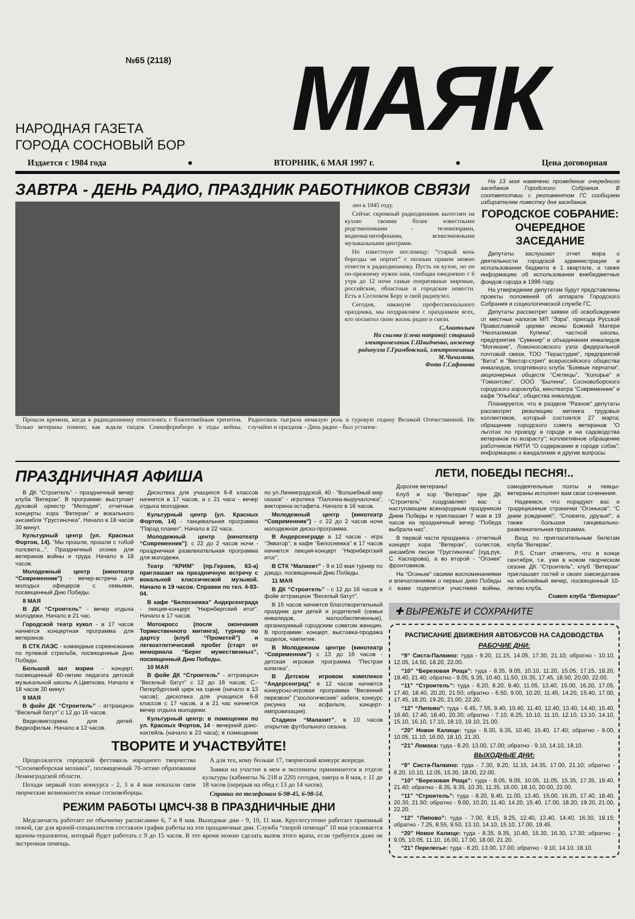№65 (2118)
НАРОДНАЯ ГАЗЕТА
ГОРОДА СОСНОВЫЙ БОР
МАЯК
Издается с 1984 года ● ВТОРНИК, 6 МАЯ 1997 г. ● Цена договорная
ЗАВТРА - ДЕНЬ РАДИО, ПРАЗДНИК РАБОТНИКОВ СВЯЗИ
лен в 1945 году.
Сейчас скромный радиодинамик вытеснен на кухню своими более известными родственниками - телевизорами, видеомагнитофонами, всевозможными музыкальными центрами.
Но известную пословицу: “старый конь борозды не портит” с полным правом можно отнести к радиодинамику. Пусть на кухне, но он по-прежнему нужен нам, сообщая ежедневно с 6 утра до 12 ночи самые оперативные мировые, российские, областные и городские новости. Есть в Сосновом Бору и свой радиоузел.
Сегодня, накануне профессионального праздника, мы поздравляем с праздником всех, кто посвятил свою жизнь радио и связи.
С.Анатольев
На снимке (слева направо): старший электромеханик Г.Швидченко, инженер радиоузла Г.Гримбовский, электромеханик М.Чичимова.
Фото Г.Сафонова
Прошли времена, когда к радиодинамику относились с благоговейным трепетом. Только ветераны помнят, как ждали сводок Совинформбюро в годы войны. Радиосвязь сыграла немалую роль в суровую годину Великой Отечественной. Не случайно и праздник - День радио - был установ-
На 13 мая намечено проведение очередного заседания Городского Собрания. В соответствии с регламентом ГС сообщаем избирателям повестку дня заседания.
ГОРОДСКОЕ СОБРАНИЕ: ОЧЕРЕДНОЕ ЗАСЕДАНИЕ
Депутаты заслушают отчет мэра о деятельности городской администрации и использовании бюджета в 1 квартале, а также информацию об использовании внебюджетных фондов города в 1996 году.
На утверждение депутатам будут представлены проекты положений об аппарате Городского Собрания и социологической службе ГС.
Депутаты рассмотрят заявки об освобождении от местных налогов МП “Эзра”, прихода Русской Православной церкви иконы Божией Матери “Неопалимая Купина”, частной школы, предприятия “Сувенир” и объединения инвалидов “Могикане”, Ломоносовского узла федеральной почтовой связи, ТОО “Терастудия”, предприятий “Вита” и “Вектор-стрип” всероссийского общества инвалидов, спортивного клуба “Боевые перчатки”, акционерных обществ “Сяглицы”, “Копорье” и “Гомонтово”, ООО “Былина”, Сосновоборского городского аэроклуба, кинотеатра “Современник” и кафе “Улыбка”, общества инвалидов.
Планируется, что в разделе “Разное” депутаты рассмотрят резолюцию митинга трудовых коллективов, который состоялся 27 марта; обращение городского совета ветеранов “О льготах по проезду в городе и на садоводства ветеранов по возрасту”; коллективное обращение работников НИТИ “О содержании в городе собак”; информацию о вандализме и другие вопросы.
ПРАЗДНИЧНАЯ АФИША
В ДК “Строитель” - праздничный вечер клуба “Ветеран”. В программе: выступает духовой оркестр “Мелодия”, отчетные концерты хора “Ветеран” и вокального ансамбля “Грустиночка”. Начало в 18 часов 30 минут.
Культурный центр (ул. Красных Фортов, 14). “Мы прошли, прошли с тобой полсвета...”. Праздничный огонек для ветеранов войны и труда. Начало в 18 часов.
Молодежный центр (кинотеатр “Современник”) - вечер-встреча для молодых офицеров с семьями, посвященный Дню Победы.
8 МАЯ
В ДК “Строитель” - вечер отдыха молодежи. Начало в 21 час.
Городской театр кукол - в 17 часов начнется концертная программа для ветеранов.
В СТК ЛАЭС - командные соревнования по пулевой стрельбе, посвященные Дню Победы.
Большой зал мэрии - концерт, посвященный 60-летию педагога детской музыкальной школы А.Цветкова. Начало в 18 часов 30 минут.
9 МАЯ
В фойе ДК “Строитель” - аттракцион “Веселый батут” с 12 до 16 часов.
Видеовикторина для детей. Видеофильм. Начало в 12 часов.
Дискотека для учащихся 6-8 классов начнется в 17 часов, а с 21 часа - вечер отдыха молодежи.
Культурный центр (ул. Красных Фортов, 14) - танцевальная программа “Парад планет”. Начало в 22 часа.
Молодежный центр (кинотеатр “Современник”): с 22 до 2 часов ночи - праздничная развлекательная программа для молодежи.
Театр “КРИМ” (пр.Героев, 63-а) приглашает на праздничную встречу с вокальной классической музыкой. Начало в 19 часов. Справки по тел. 4-93-04.
В кафе “Белоснежка” Андерсенграда - лекция-концерт “Нюрнбергский итог”. Начало в 17 часов.
Мотокросс (после окончания Торжественного митинга), турнир по дартсу (клуб “Прометей”) и легкоатлетический пробег (старт от мемориала “Берег мужественных”, посвященный Дню Победы.
10 МАЯ
В фойе ДК “Строитель” - аттракцион “Веселый батут” с 12 до 16 часов; С.-Петербургский цирк на сцене (начало в 13 часов); дискотека для учащихся 6-8 классов с 17 часов, а в 21 час начнется вечер отдыха молодежи.
Культурный центр: в помещении по ул. Красных Фортов, 14 - вечерний дэнс-коктейль (начало в 23 часа); в помещении по ул.Ленинградской, 40 - “Волшебный мир сказок” - игротека “Палочка-выручалочка”, викторина-эстафета. Начало в 16 часов.
Молодежный центр (кинотеатр “Современник”) - с 22 до 2 часов ночи молодежная диско-программа.
В Андерсенграде в 12 часов - игра “Экватор”, в кафе “Белоснежка” в 17 часов начнется лекция-концерт “Нюрнбергский итог”.
В СТК “Малахит” - 9 и 10 мая турнир по дзюдо, посвященный Дню Победы.
11 МАЯ
В ДК “Строитель” - с 12 до 16 часов в фойе аттракцион “Веселый батут”.
В 15 часов начнется благотворительный праздник для детей и родителей (семьи инвалидов, малообеспеченные), организуемый городским советом женщин. В программе: концерт, выставка-продажа поделок, чаепитие.
В Молодежном центре (кинотеатр “Современник”) с 13 до 16 часов - детская игровая программа “Пестрая копилка”.
В Детском игровом комплексе “Андерсенград” в 12 часов начнется конкурсно-игровая программа “Весенний перезвон” (“зоологические” забеги, конкурс рисунка на асфальте, концерт-импровизация).
Стадион “Малахит”, в 10 часов открытие футбольного сезона.
ТВОРИТЕ И УЧАСТВУЙТЕ!
Продолжается городской фестиваль народного творчества “Сосновоборская мозаика”, посвященный 70-летию образования Ленинградской области.
Позади первый этап конкурса - 2, 3 и 4 мая показали свои творческие возможности юные сосновоборцы.
А для тех, кому больше 17, творческий конкурс впереди.
Заявки на участие в нем и экспонаты принимаются в отделе культуры (кабинеты № 218 и 220) сегодня, завтра и 8 мая, с 11 до 18 часов (перерыв на обед с 13 до 14 часов).
Справки по телефонам 6-98-45, 6-98-54.
РЕЖИМ РАБОТЫ ЦМСЧ-38 В ПРАЗДНИЧНЫЕ ДНИ
Медсанчасть работает по обычному расписанию 6, 7 и 8 мая. Выходные дни - 9, 10, 11 мая. Круглосуточно работает приемный покой, где для врачей-специалистов составлен график работы на эти праздничные дни. Служба “скорой помощи” 10 мая усиливается врачом-терапевтом, который будет работать с 9 до 15 часов. В это время можно сделать вызов этого врача, если требуется даже не экстренная помощь.
ЛЕТИ, ПОБЕДЫ ПЕСНЯ!..
Дорогие ветераны!
Клуб и хор “Ветеран” при ДК “Строитель” поздравляет вас с наступающим всенародным праздником Днем Победы и приглашает 7 мая в 19 часов на праздничный вечер “Победа выбрала нас”.
В первой части праздника - отчетный концерт хора “Ветеран”, солистов, ансамбля песни “Грустиночка” (худ.рук. С. Каспарова), а во второй - “Огонек” фронтовиков.
На “Огоньке” своими воспоминаниями и впечатлениями о первых днях Победы с вами поделятся участники войны, самодеятельные поэты и певцы-ветераны исполнят вам свои сочинения.
Надеемся, что порадуют вас и традиционные странички “Огоньков”: “С днем рождения!”, “Споемте, друзья!”, а также большая танцевально-развлекательная программа.
Вход по пригласительным билетам клуба “Ветеран”.
P.S. Стоит отметить, что в конце сентября, т.е. уже в новом творческом сезоне ДК “Строитель”, клуб “Ветеран” приглашает гостей и своих завсегдатаев на юбилейный вечер, посвященный 10-летию клуба.
Совет клуба “Ветеран”
✚ ВЫРЕЖЬТЕ И СОХРАНИТЕ
РАСПИСАНИЕ ДВИЖЕНИЯ АВТОБУСОВ НА САДОВОДСТВА
РАБОЧИЕ ДНИ:
“9” Систа-Палкино: туда - 9.20, 11.15, 14.05, 17.30, 21.10; обратно - 10.10, 12.05, 14.50, 18.20, 22.00.
“10” “Березовая Роща”: туда - 8.35, 9.05, 10.10, 11.20, 15.05, 17.15, 18.20, 19.40, 21.40; обратно - 9.05, 9.35, 10.40, 11.50, 15.35, 17.45, 18.50, 20.00, 22.00.
“11” “Строитель”: туда - 6.20, 8.20, 9.40, 11.05, 13.40, 15.00, 16.20, 17.05, 17.40, 18.40, 20.20, 21.50; обратно - 6.50, 9.00, 10.20, 11.45, 14.20, 15.40, 17.00, 17.45, 18.20, 19.20, 21.00, 22.20.
“12” “Липово”: туда - 6.45, 7.55, 9.40, 10.40, 11.40, 12.40, 13.40, 14.40, 15.40, 16.40, 17.40, 18.40, 20.30; обратно - 7.10, 8.25, 10.10, 11.10, 12.10, 13.10, 14.10, 15.10, 16.10, 17.10, 18.10, 19.10, 21.00.
“20” Новое Калище: туда - 8.30, 9.35, 10.40, 15.40, 17.40; обратно - 9.00, 10.05, 11.10, 16.00, 18.10, 21.20.
“21” Ломаха: туда - 8.20, 13.00, 17.00; обратно - 9.10, 14.10, 18.10.
ВЫХОДНЫЕ ДНИ:
“9” Систа-Палкино: туда - 7.30, 9.20, 11.15, 14.35, 17.00, 21.10; обратно - 8.20, 10.10, 12.05, 15.30, 18.00, 22.00.
“10” “Березовая Роща”: туда - 8.05, 9.05, 10.05, 11.05, 15.35, 17.35, 19.40, 21.40; обратно - 8.35, 9.35, 10.35, 11.35, 16.00, 18.10, 20.00, 22.00.
“11” “Строитель”: туда - 8.20, 9.40, 11.00, 13.40, 15.00, 16.20, 17.40, 18.40, 20.30, 21.50; обратно - 9.00, 10.20, 11.40, 14.20, 15.40, 17.00, 18.20, 19.20, 21.00, 22.20.
“12” “Липово”: туда - 7.00, 8.15, 9.25, 12.40, 13.40, 14.40, 16.30, 19.15; обратно - 7.25, 8.55, 9.50, 13.10, 14.10, 15.10, 17.00, 19.45.
“20” Новое Калище: туда - 8.35, 9.35, 10.40, 15.30, 16.30, 17.30; обратно - 9.05, 10.05, 11.10, 16.00, 17.00, 18.00, 21.20.
“21” Перелесье: туда - 8.20, 13.00, 17.00; обратно - 9.10, 14.10, 18.10.